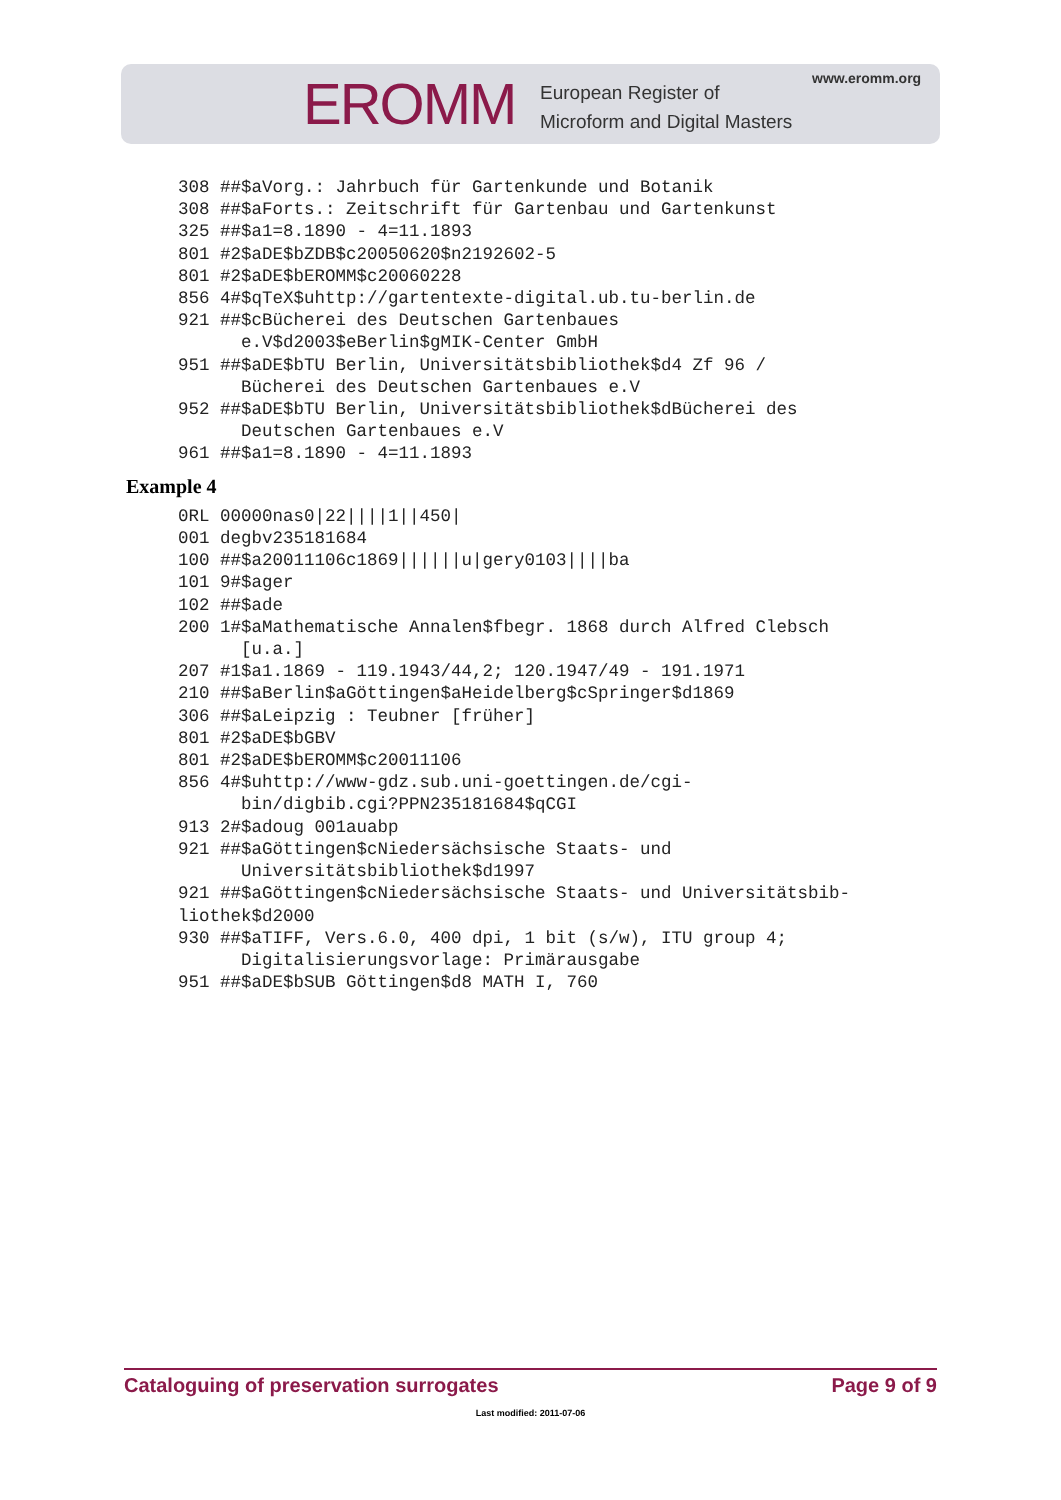www.eromm.org
EROMM
European Register of
Microform and Digital Masters
308 ##$aVorg.: Jahrbuch für Gartenkunde und Botanik 308 ##$aForts.: Zeitschrift für Gartenbau und Gartenkunst 325 ##$a1=8.1890 - 4=11.1893 801 #2$aDE$bZDB$c20050620$n2192602-5 801 #2$aDE$bEROMM$c20060228 856 4#$qTeX$uhttp://gartentexte-digital.ub.tu-berlin.de 921 ##$cBücherei des Deutschen Gartenbaues e.V$d2003$eBerlin$gMIK-Center GmbH 951 ##$aDE$bTU Berlin, Universitätsbibliothek$d4 Zf 96 / Bücherei des Deutschen Gartenbaues e.V 952 ##$aDE$bTU Berlin, Universitätsbibliothek$dBücherei des Deutschen Gartenbaues e.V 961 ##$a1=8.1890 - 4=11.1893
Example 4
0RL 00000nas0|22||||1||450| 001 degbv235181684 100 ##$a20011106c1869||||||u|gery0103||||ba 101 9#$ager 102 ##$ade 200 1#$aMathematische Annalen$fbegr. 1868 durch Alfred Clebsch [u.a.] 207 #1$a1.1869 - 119.1943/44,2; 120.1947/49 - 191.1971 210 ##$aBerlin$aGöttingen$aHeidelberg$cSpringer$d1869 306 ##$aLeipzig : Teubner [früher] 801 #2$aDE$bGBV 801 #2$aDE$bEROMM$c20011106 856 4#$uhttp://www-gdz.sub.uni-goettingen.de/cgi- bin/digbib.cgi?PPN235181684$qCGI 913 2#$adoug 001auabp 921 ##$aGöttingen$cNiedersächsische Staats- und Universitätsbibliothek$d1997 921 ##$aGöttingen$cNiedersächsische Staats- und Universitätsbib- liothek$d2000 930 ##$aTIFF, Vers.6.0, 400 dpi, 1 bit (s/w), ITU group 4; Digitalisierungsvorlage: Primärausgabe 951 ##$aDE$bSUB Göttingen$d8 MATH I, 760
Cataloguing of preservation surrogates Page 9 of 9
Last modified: 2011-07-06